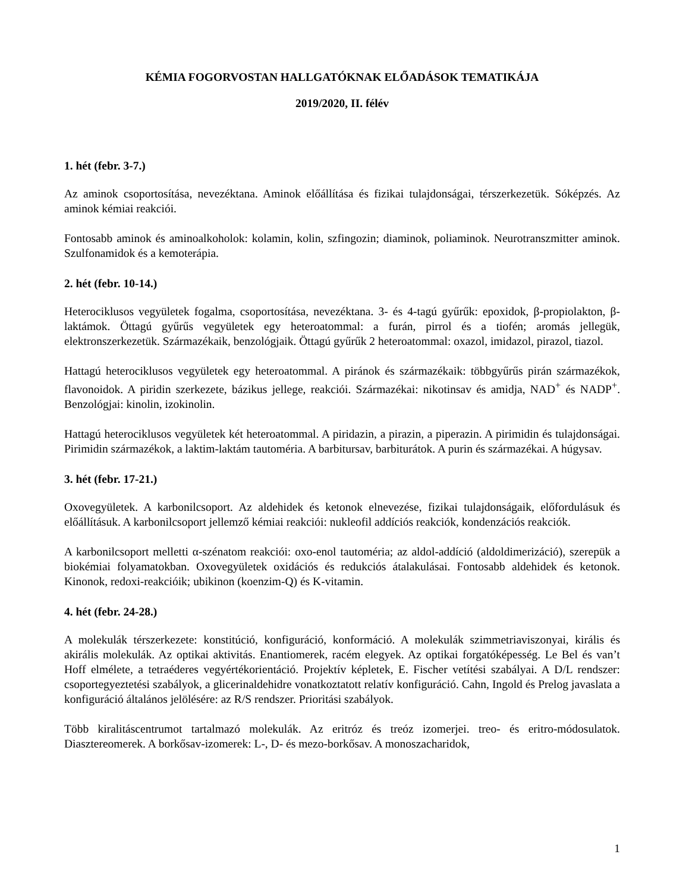KÉMIA FOGORVOSTAN HALLGATÓKNAK ELŐADÁSOK TEMATIKÁJA
2019/2020, II. félév
1. hét (febr. 3-7.)
Az aminok csoportosítása, nevezéktana. Aminok előállítása és fizikai tulajdonságai, térszerkezetük. Sóképzés. Az aminok kémiai reakciói.
Fontosabb aminok és aminoalkoholok: kolamin, kolin, szfingozin; diaminok, poliaminok. Neurotranszmitter aminok. Szulfonamidok és a kemoterápia.
2. hét (febr. 10-14.)
Heterociklusos vegyületek fogalma, csoportosítása, nevezéktana. 3- és 4-tagú gyűrűk: epoxidok, β-propiolakton, β-laktámok. Öttagú gyűrűs vegyületek egy heteroatommal: a furán, pirrol és a tiofén; aromás jellegük, elektronszerkezetük. Származékaik, benzológjaik. Öttagú gyűrűk 2 heteroatommal: oxazol, imidazol, pirazol, tiazol.
Hattagú heterociklusos vegyületek egy heteroatommal. A piránok és származékaik: többgyűrűs pirán származékok, flavonoidok. A piridin szerkezete, bázikus jellege, reakciói. Származékai: nikotinsav és amidja, NAD<sup>+</sup> és NADP<sup>+</sup>. Benzológjai: kinolin, izokinolin.
Hattagú heterociklusos vegyületek két heteroatommal. A piridazin, a pirazin, a piperazin. A pirimidin és tulajdonságai. Pirimidin származékok, a laktim-laktám tautoméria. A barbitursav, barbiturátok. A purin és származékai. A húgysav.
3. hét (febr. 17-21.)
Oxovegyületek. A karbonilcsoport. Az aldehidek és ketonok elnevezése, fizikai tulajdonságaik, előfordulásuk és előállításuk. A karbonilcsoport jellemző kémiai reakciói: nukleofil addíciós reakciók, kondenzációs reakciók.
A karbonilcsoport melletti α-szénatom reakciói: oxo-enol tautoméria; az aldol-addíció (aldoldimerizáció), szerepük a biokémiai folyamatokban. Oxovegyületek oxidációs és redukciós átalakulásai. Fontosabb aldehidek és ketonok. Kinonok, redoxi-reakcióik; ubikinon (koenzim-Q) és K-vitamin.
4. hét (febr. 24-28.)
A molekulák térszerkezete: konstitúció, konfiguráció, konformáció. A molekulák szimmetriaviszonyai, királis és akirális molekulák. Az optikai aktivitás. Enantiomerek, racém elegyek. Az optikai forgatóképesség. Le Bel és van’t Hoff elmélete, a tetraéderes vegyértékorientáció. Projektív képletek, E. Fischer vetítési szabályai. A D/L rendszer: csoportegyeztetési szabályok, a glicerinaldehidre vonatkoztatott relatív konfiguráció. Cahn, Ingold és Prelog javaslata a konfiguráció általános jelölésére: az R/S rendszer. Prioritási szabályok.
Több kiralitáscentrumot tartalmazó molekulák. Az eritróz és treóz izomerjei. treo- és eritro-módosulatok. Diasztereomerek. A borkősav-izomerek: L-, D- és mezo-borkősav. A monoszacharidok,
1